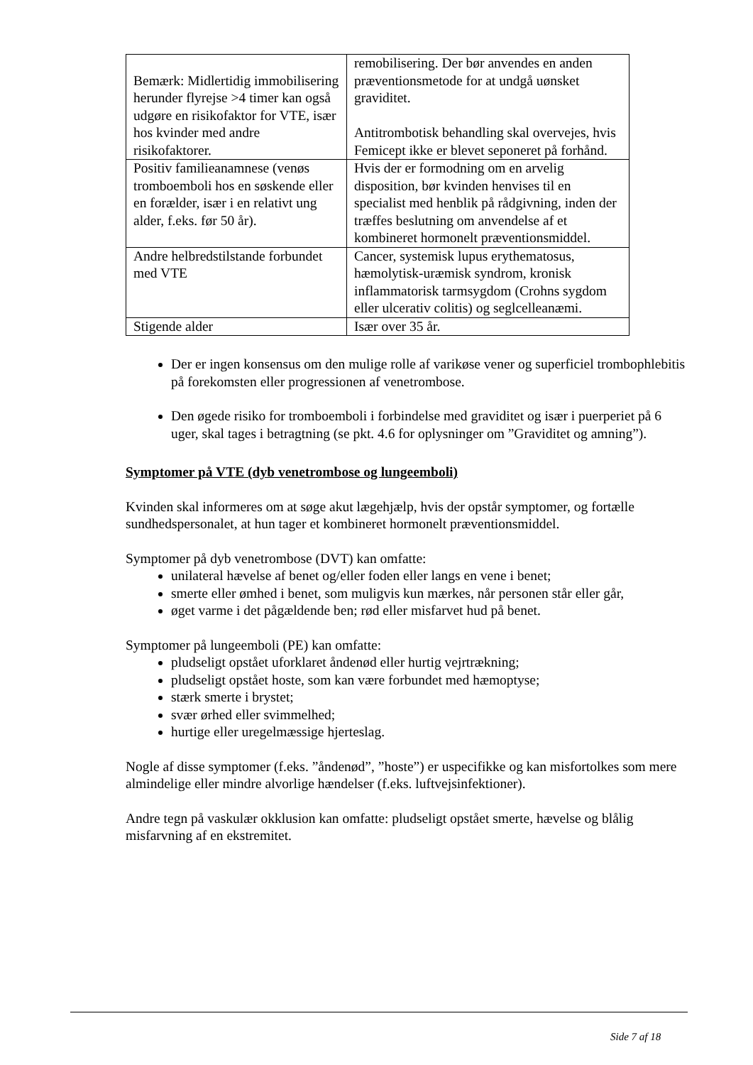| Bemærk: Midlertidig immobilisering herunder flyrejse >4 timer kan også udgøre en risikofaktor for VTE, især hos kvinder med andre risikofaktorer. | remobilisering. Der bør anvendes en anden præventionsmetode for at undgå uønsket graviditet. Antitrombotisk behandling skal overvejes, hvis Femicept ikke er blevet seponeret på forhånd. |
| Positiv familieanamnese (venøs tromboemboli hos en søskende eller en forælder, især i en relativt ung alder, f.eks. før 50 år). | Hvis der er formodning om en arvelig disposition, bør kvinden henvises til en specialist med henblik på rådgivning, inden der træffes beslutning om anvendelse af et kombineret hormonelt præventionsmiddel. |
| Andre helbredstilstande forbundet med VTE | Cancer, systemisk lupus erythematosus, hæmolytisk-uræmisk syndrom, kronisk inflammatorisk tarmsygdom (Crohns sygdom eller ulcerativ colitis) og seglcelleanæmi. |
| Stigende alder | Især over 35 år. |
Der er ingen konsensus om den mulige rolle af varikøse vener og superficiel trombophlebitis på forekomsten eller progressionen af venetrombose.
Den øgede risiko for tromboemboli i forbindelse med graviditet og især i puerperiet på 6 uger, skal tages i betragtning (se pkt. 4.6 for oplysninger om ”Graviditet og amning”).
Symptomer på VTE (dyb venetrombose og lungeemboli)
Kvinden skal informeres om at søge akut lægehjælp, hvis der opstår symptomer, og fortælle sundhedspersonalet, at hun tager et kombineret hormonelt præventionsmiddel.
Symptomer på dyb venetrombose (DVT) kan omfatte:
unilateral hævelse af benet og/eller foden eller langs en vene i benet;
smerte eller ømhed i benet, som muligvis kun mærkes, når personen står eller går,
øget varme i det pågældende ben; rød eller misfarvet hud på benet.
Symptomer på lungeemboli (PE) kan omfatte:
pludseligt opstået uforklaret åndenød eller hurtig vejrtrækning;
pludseligt opstået hoste, som kan være forbundet med hæmoptyse;
stærk smerte i brystet;
svær ørhed eller svimmelhed;
hurtige eller uregelmæssige hjerteslag.
Nogle af disse symptomer (f.eks. ”åndenød”, ”hoste”) er uspecifikke og kan misfortolkes som mere almindelige eller mindre alvorlige hændelser (f.eks. luftvejsinfektioner).
Andre tegn på vaskulær okklusion kan omfatte: pludseligt opstået smerte, hævelse og blålig misfarvning af en ekstremitet.
Side 7 af 18